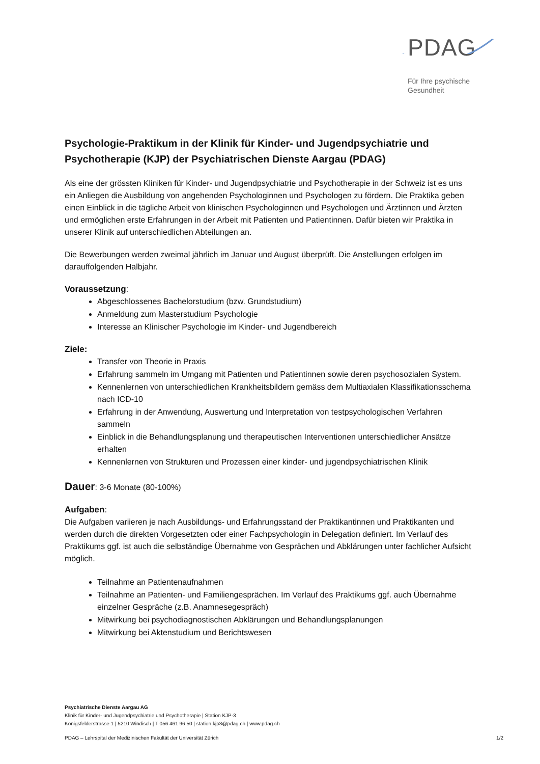PDAG
Für Ihre psychische
Gesundheit
Psychologie-Praktikum in der Klinik für Kinder- und Jugendpsychiatrie und Psychotherapie (KJP) der Psychiatrischen Dienste Aargau (PDAG)
Als eine der grössten Kliniken für Kinder- und Jugendpsychiatrie und Psychotherapie in der Schweiz ist es uns ein Anliegen die Ausbildung von angehenden Psychologinnen und Psychologen zu fördern. Die Praktika geben einen Einblick in die tägliche Arbeit von klinischen Psychologinnen und Psychologen und Ärztinnen und Ärzten und ermöglichen erste Erfahrungen in der Arbeit mit Patienten und Patientinnen. Dafür bieten wir Praktika in unserer Klinik auf unterschiedlichen Abteilungen an.
Die Bewerbungen werden zweimal jährlich im Januar und August überprüft. Die Anstellungen erfolgen im darauffolgenden Halbjahr.
Voraussetzung:
Abgeschlossenes Bachelorstudium (bzw. Grundstudium)
Anmeldung zum Masterstudium Psychologie
Interesse an Klinischer Psychologie im Kinder- und Jugendbereich
Ziele:
Transfer von Theorie in Praxis
Erfahrung sammeln im Umgang mit Patienten und Patientinnen sowie deren psychosozialen System.
Kennenlernen von unterschiedlichen Krankheitsbildern gemäss dem Multiaxialen Klassifikationsschema nach ICD-10
Erfahrung in der Anwendung, Auswertung und Interpretation von testpsychologischen Verfahren sammeln
Einblick in die Behandlungsplanung und therapeutischen Interventionen unterschiedlicher Ansätze erhalten
Kennenlernen von Strukturen und Prozessen einer kinder- und jugendpsychiatrischen Klinik
Dauer: 3-6 Monate (80-100%)
Aufgaben:
Die Aufgaben variieren je nach Ausbildungs- und Erfahrungsstand der Praktikantinnen und Praktikanten und werden durch die direkten Vorgesetzten oder einer Fachpsychologin in Delegation definiert. Im Verlauf des Praktikums ggf. ist auch die selbständige Übernahme von Gesprächen und Abklärungen unter fachlicher Aufsicht möglich.
Teilnahme an Patientenaufnahmen
Teilnahme an Patienten- und Familiengesprächen. Im Verlauf des Praktikums ggf. auch Übernahme einzelner Gespräche (z.B. Anamnesegespräch)
Mitwirkung bei psychodiagnostischen Abklärungen und Behandlungsplanungen
Mitwirkung bei Aktenstudium und Berichtswesen
Psychiatrische Dienste Aargau AG
Klinik für Kinder- und Jugendpsychiatrie und Psychotherapie | Station KJP-3
Königsfelderstrasse 1 | 5210 Windisch | T 056 461 96 50 | station.kjp3@pdag.ch | www.pdag.ch
PDAG – Lehrspital der Medizinischen Fakultät der Universität Zürich 1/2